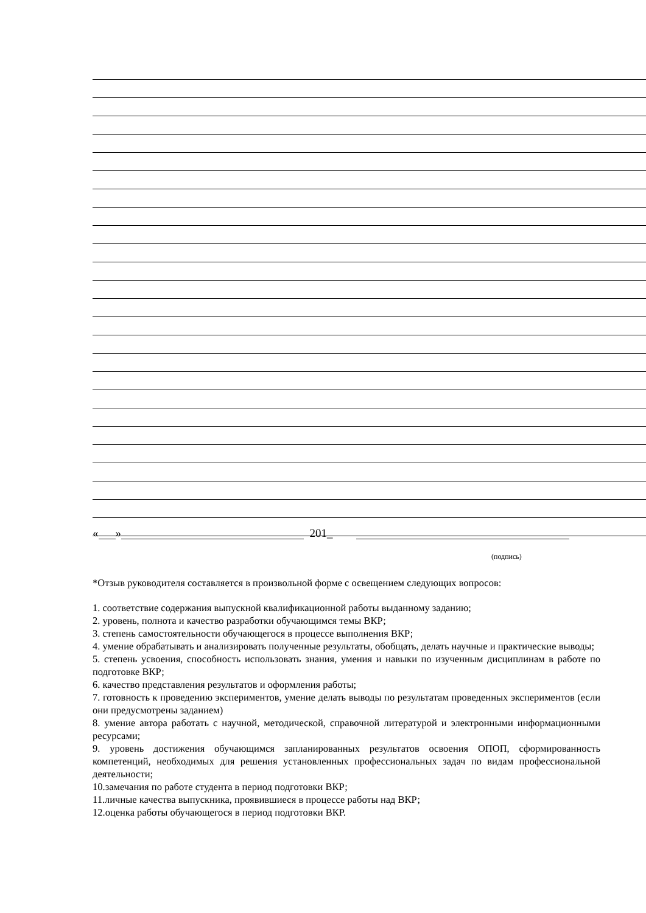« » 201_
(подпись)
*Отзыв руководителя составляется в произвольной форме с освещением следующих вопросов:
1. соответствие содержания выпускной квалификационной работы выданному заданию;
2. уровень, полнота и качество разработки обучающимся темы ВКР;
3. степень самостоятельности обучающегося в процессе выполнения ВКР;
4. умение обрабатывать и анализировать полученные результаты, обобщать, делать научные и практические выводы;
5. степень усвоения, способность использовать знания, умения и навыки по изученным дисциплинам в работе по подготовке ВКР;
6. качество представления результатов и оформления работы;
7. готовность к проведению экспериментов, умение делать выводы по результатам проведенных экспериментов (если они предусмотрены заданием)
8. умение автора работать с научной, методической, справочной литературой и электронными информационными ресурсами;
9. уровень достижения обучающимся запланированных результатов освоения ОПОП, сформированность компетенций, необходимых для решения установленных профессиональных задач по видам профессиональной деятельности;
10.замечания по работе студента в период подготовки ВКР;
11.личные качества выпускника, проявившиеся в процессе работы над ВКР;
12.оценка работы обучающегося в период подготовки ВКР.